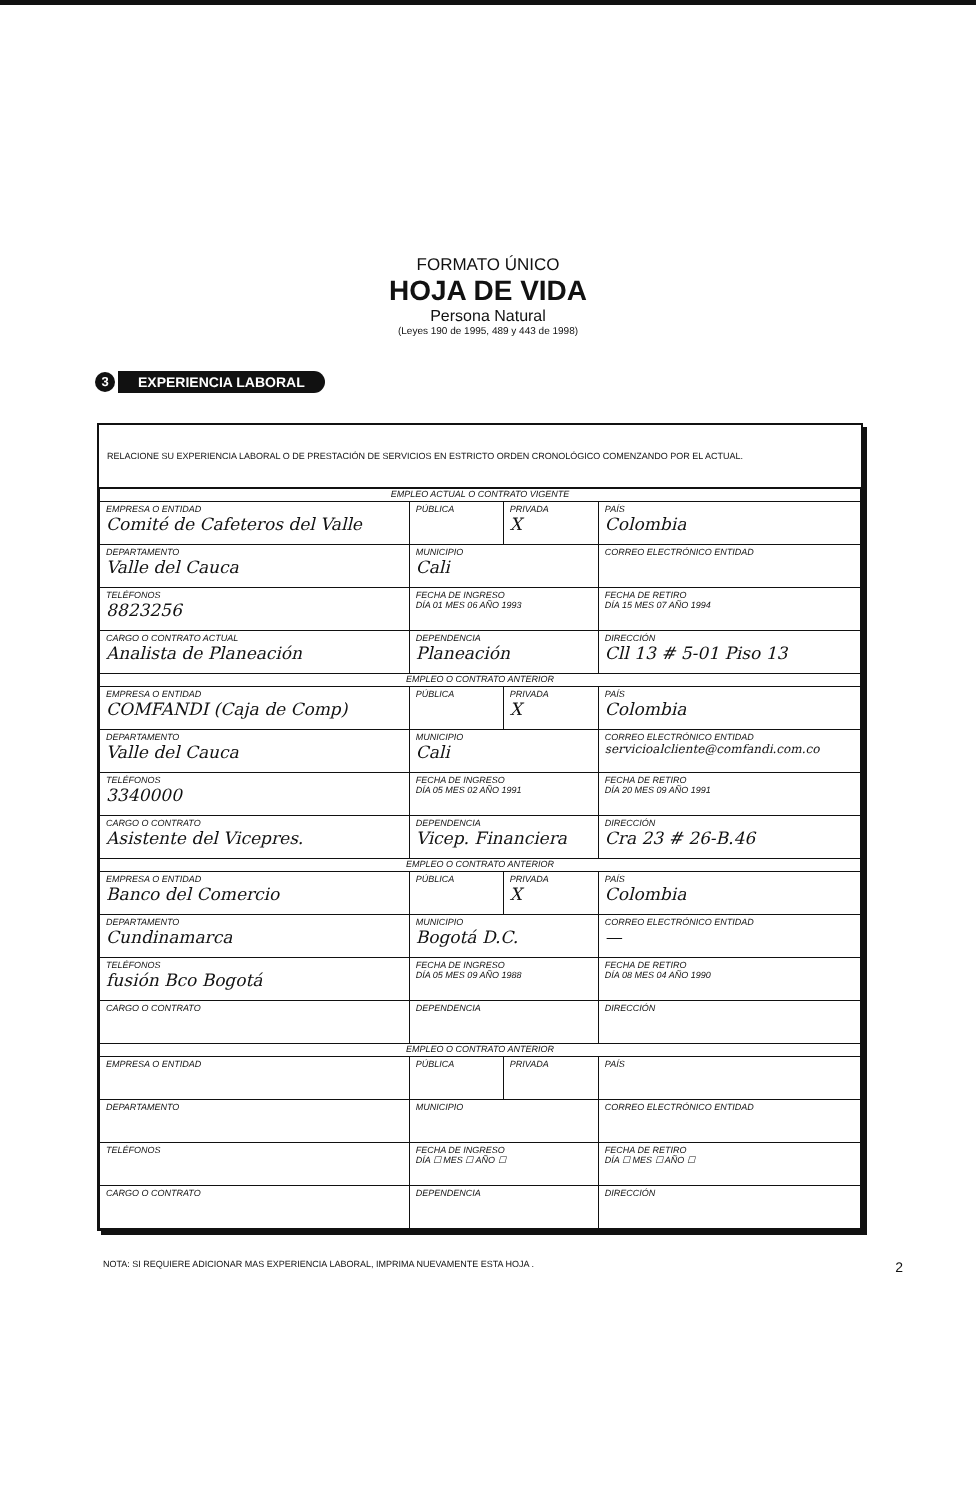FORMATO ÚNICO
HOJA DE VIDA
Persona Natural
(Leyes 190 de 1995, 489 y 443 de 1998)
3
EXPERIENCIA LABORAL
RELACIONE SU EXPERIENCIA LABORAL O DE PRESTACIÓN DE SERVICIOS EN ESTRICTO ORDEN CRONOLÓGICO COMENZANDO POR EL ACTUAL.
| EMPLEO ACTUAL O CONTRATO VIGENTE | | | | |
| EMPRESA O ENTIDAD Comité de Cafeteros del Valle | | PÚBLICA | PRIVADA X | PAÍS Colombia |
| DEPARTAMENTO Valle del Cauca | MUNICIPIO Cali | | | CORREO ELECTRÓNICO ENTIDAD |
| TELÉFONOS 8823256 | FECHA DE INGRESO DÍA 01 MES 06 AÑO 1993 | | | FECHA DE RETIRO DÍA 15 MES 07 AÑO 1994 |
| CARGO O CONTRATO ACTUAL Analista de Planeación | DEPENDENCIA Planeación | | | DIRECCIÓN Cll 13 # 5-01 Piso 13 |
| EMPLEO O CONTRATO ANTERIOR | | | | |
| EMPRESA O ENTIDAD COMFANDI (Caja de Comp) | | PÚBLICA | PRIVADA X | PAÍS Colombia |
| DEPARTAMENTO Valle del Cauca | MUNICIPIO Cali | | | CORREO ELECTRÓNICO ENTIDAD servicioalcliente@comfandi.com.co |
| TELÉFONOS 3340000 | FECHA DE INGRESO DÍA 05 MES 02 AÑO 1991 | | | FECHA DE RETIRO DÍA 20 MES 09 AÑO 1991 |
| CARGO O CONTRATO Asistente del Vicepres. | DEPENDENCIA Vicep. Financiera | | | DIRECCIÓN Cra 23 # 26-B.46 |
| EMPLEO O CONTRATO ANTERIOR | | | | |
| EMPRESA O ENTIDAD Banco del Comercio | | PÚBLICA | PRIVADA X | PAÍS Colombia |
| DEPARTAMENTO Cundinamarca | MUNICIPIO Bogotá D.C. | | | CORREO ELECTRÓNICO ENTIDAD — |
| TELÉFONOS fusión Bco Bogotá | FECHA DE INGRESO DÍA 05 MES 09 AÑO 1988 | | | FECHA DE RETIRO DÍA 08 MES 04 AÑO 1990 |
| CARGO O CONTRATO | DEPENDENCIA | | | DIRECCIÓN |
| EMPLEO O CONTRATO ANTERIOR | | | | |
| EMPRESA O ENTIDAD | | PÚBLICA | PRIVADA | PAÍS |
| DEPARTAMENTO | MUNICIPIO | | | CORREO ELECTRÓNICO ENTIDAD |
| TELÉFONOS | FECHA DE INGRESO DÍA ☐ MES ☐ AÑO ☐ | | | FECHA DE RETIRO DÍA ☐ MES ☐ AÑO ☐ |
| CARGO O CONTRATO | DEPENDENCIA | | | DIRECCIÓN |
NOTA: SI REQUIERE ADICIONAR MAS EXPERIENCIA LABORAL, IMPRIMA NUEVAMENTE ESTA HOJA . 2